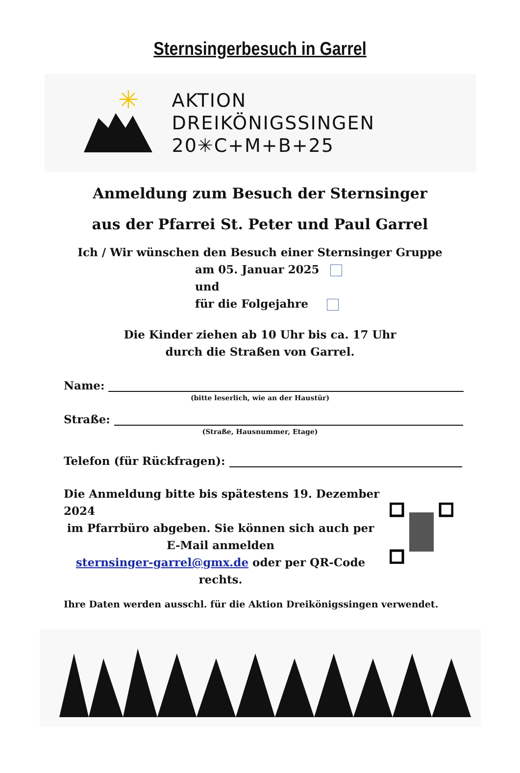Sternsingerbesuch in Garrel
✳
AKTION
DREIKÖNIGSSINGEN
20✳C+M+B+25
Anmeldung zum Besuch der Sternsinger
aus der Pfarrei St. Peter und Paul Garrel
Ich / Wir wünschen den Besuch einer Sternsinger Gruppe
am 05. Januar 2025
und
für die Folgejahre
Die Kinder ziehen ab 10 Uhr bis ca. 17 Uhr
durch die Straßen von Garrel.
Name:
(bitte leserlich, wie an der Haustür)
Straße:
(Straße, Hausnummer, Etage)
Telefon (für Rückfragen):
Die Anmeldung bitte bis spätestens 19. Dezember 2024
im Pfarrbüro abgeben. Sie können sich auch per
E-Mail anmelden
sternsinger-garrel@gmx.de oder per QR-Code
rechts.
Ihre Daten werden ausschl. für die Aktion Dreikönigssingen verwendet.